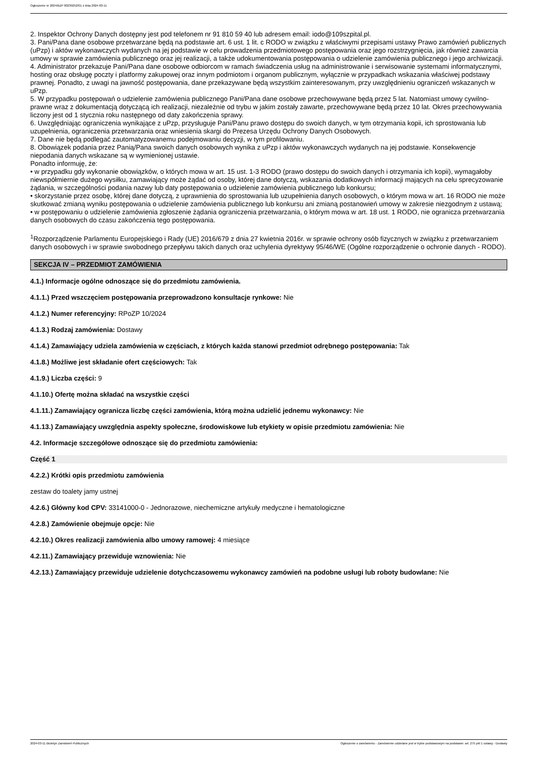Ogłoszenie nr 2024/BZP 00239252/01 z dnia 2024-03-11
2. Inspektor Ochrony Danych dostępny jest pod telefonem nr 91 810 59 40 lub adresem email: iodo@109szpital.pl.
3. Pani/Pana dane osobowe przetwarzane będą na podstawie art. 6 ust. 1 lit. c RODO w związku z właściwymi przepisami ustawy Prawo zamówień publicznych (uPzp) i aktów wykonawczych wydanych na jej podstawie w celu prowadzenia przedmiotowego postępowania oraz jego rozstrzygnięcia, jak również zawarcia umowy w sprawie zamówienia publicznego oraz jej realizacji, a także udokumentowania postępowania o udzielenie zamówienia publicznego i jego archiwizacji.
4. Administrator przekazuje Pani/Pana dane osobowe odbiorcom w ramach świadczenia usług na administrowanie i serwisowanie systemami informatycznymi, hosting oraz obsługę poczty i platformy zakupowej oraz innym podmiotom i organom publicznym, wyłącznie w przypadkach wskazania właściwej podstawy prawnej. Ponadto, z uwagi na jawność postępowania, dane przekazywane będą wszystkim zainteresowanym, przy uwzględnieniu ograniczeń wskazanych w uPzp.
5. W przypadku postępowań o udzielenie zamówienia publicznego Pani/Pana dane osobowe przechowywane będą przez 5 lat. Natomiast umowy cywilno-prawne wraz z dokumentacją dotyczącą ich realizacji, niezależnie od trybu w jakim zostały zawarte, przechowywane będą przez 10 lat. Okres przechowywania liczony jest od 1 stycznia roku następnego od daty zakończenia sprawy.
6. Uwzględniając ograniczenia wynikające z uPzp, przysługuje Pani/Panu prawo dostępu do swoich danych, w tym otrzymania kopii, ich sprostowania lub uzupełnienia, ograniczenia przetwarzania oraz wniesienia skargi do Prezesa Urzędu Ochrony Danych Osobowych.
7. Dane nie będą podlegać zautomatyzowanemu podejmowaniu decyzji, w tym profilowaniu.
8. Obowiązek podania przez Panią/Pana swoich danych osobowych wynika z uPzp i aktów wykonawczych wydanych na jej podstawie. Konsekwencje niepodania danych wskazane są w wymienionej ustawie.
Ponadto informuję, że:
• w przypadku gdy wykonanie obowiązków, o których mowa w art. 15 ust. 1-3 RODO (prawo dostępu do swoich danych i otrzymania ich kopii), wymagałoby niewspółmiernie dużego wysiłku, zamawiający może żądać od osoby, której dane dotyczą, wskazania dodatkowych informacji mających na celu sprecyzowanie żądania, w szczególności podania nazwy lub daty postępowania o udzielenie zamówienia publicznego lub konkursu;
• skorzystanie przez osobę, której dane dotyczą, z uprawnienia do sprostowania lub uzupełnienia danych osobowych, o którym mowa w art. 16 RODO nie może skutkować zmianą wyniku postępowania o udzielenie zamówienia publicznego lub konkursu ani zmianą postanowień umowy w zakresie niezgodnym z ustawą;
• w postępowaniu o udzielenie zamówienia zgłoszenie żądania ograniczenia przetwarzania, o którym mowa w art. 18 ust. 1 RODO, nie ogranicza przetwarzania danych osobowych do czasu zakończenia tego postępowania.
<sup>1</sup> Rozporządzenie Parlamentu Europejskiego i Rady (UE) 2016/679 z dnia 27 kwietnia 2016r. w sprawie ochrony osób fizycznych w związku z przetwarzaniem danych osobowych i w sprawie swobodnego przepływu takich danych oraz uchylenia dyrektywy 95/46/WE (Ogólne rozporządzenie o ochronie danych - RODO).
SEKCJA IV – PRZEDMIOT ZAMÓWIENIA
4.1.) Informacje ogólne odnoszące się do przedmiotu zamówienia.
4.1.1.) Przed wszczęciem postępowania przeprowadzono konsultacje rynkowe: Nie
4.1.2.) Numer referencyjny: RPoZP 10/2024
4.1.3.) Rodzaj zamówienia: Dostawy
4.1.4.) Zamawiający udziela zamówienia w częściach, z których każda stanowi przedmiot odrębnego postępowania: Tak
4.1.8.) Możliwe jest składanie ofert częściowych: Tak
4.1.9.) Liczba części: 9
4.1.10.) Ofertę można składać na wszystkie części
4.1.11.) Zamawiający ogranicza liczbę części zamówienia, którą można udzielić jednemu wykonawcy: Nie
4.1.13.) Zamawiający uwzględnia aspekty społeczne, środowiskowe lub etykiety w opisie przedmiotu zamówienia: Nie
4.2. Informacje szczegółowe odnoszące się do przedmiotu zamówienia:
Część 1
4.2.2.) Krótki opis przedmiotu zamówienia
zestaw do toalety jamy ustnej
4.2.6.) Główny kod CPV: 33141000-0 - Jednorazowe, niechemiczne artykuły medyczne i hematologiczne
4.2.8.) Zamówienie obejmuje opcje: Nie
4.2.10.) Okres realizacji zamówienia albo umowy ramowej: 4 miesiące
4.2.11.) Zamawiający przewiduje wznowienia: Nie
4.2.13.) Zamawiający przewiduje udzielenie dotychczasowemu wykonawcy zamówień na podobne usługi lub roboty budowlane: Nie
2024-03-11 Biuletyn Zamówień Publicznych Ogłoszenie o zamówieniu - Zamówienie udzielane jest w trybie podstawowym na podstawie: art. 275 pkt 1 ustawy - Dostawy